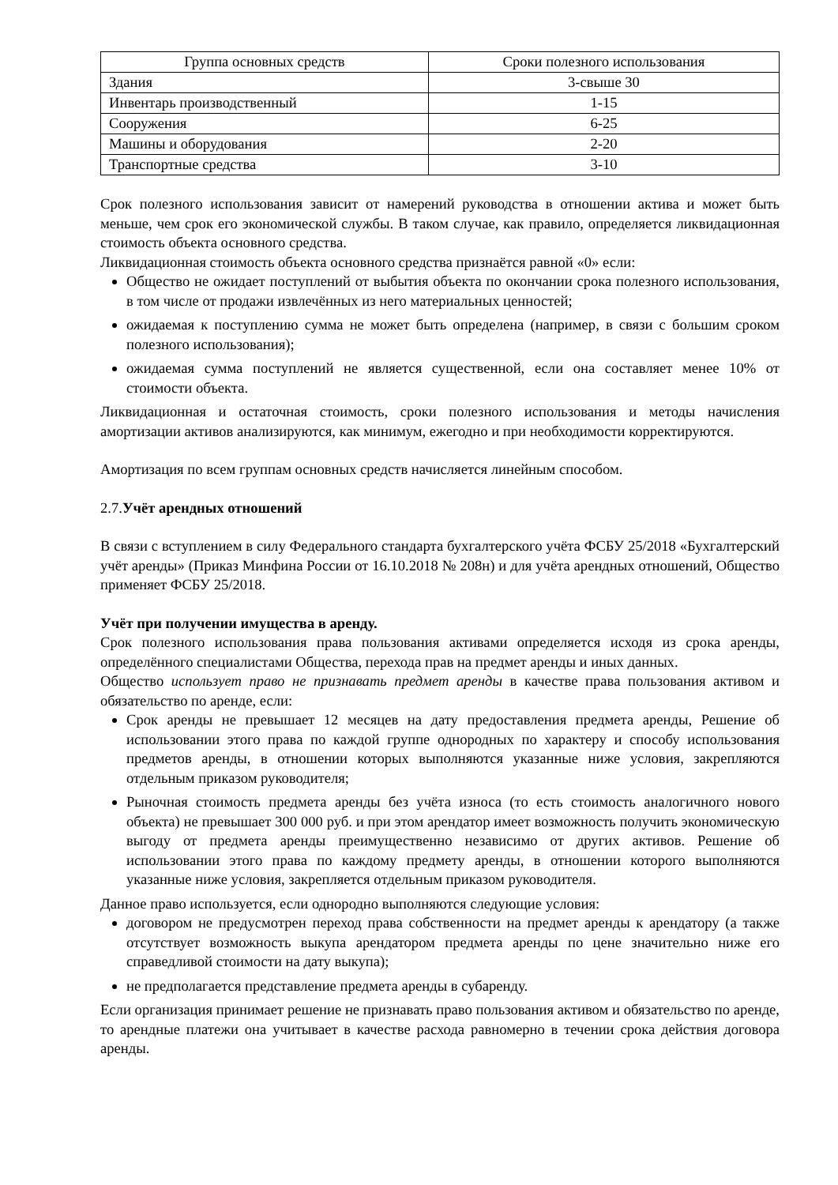| Группа основных средств | Сроки полезного использования |
| --- | --- |
| Здания | 3-свыше 30 |
| Инвентарь производственный | 1-15 |
| Сооружения | 6-25 |
| Машины и оборудования | 2-20 |
| Транспортные средства | 3-10 |
Срок полезного использования зависит от намерений руководства в отношении актива и может быть меньше, чем срок его экономической службы. В таком случае, как правило, определяется ликвидационная стоимость объекта основного средства.
Ликвидационная стоимость объекта основного средства признаётся равной «0» если:
Общество не ожидает поступлений от выбытия объекта по окончании срока полезного использования, в том числе от продажи извлечённых из него материальных ценностей;
ожидаемая к поступлению сумма не может быть определена (например, в связи с большим сроком полезного использования);
ожидаемая сумма поступлений не является существенной, если она составляет менее 10% от стоимости объекта.
Ликвидационная и остаточная стоимость, сроки полезного использования и методы начисления амортизации активов анализируются, как минимум, ежегодно и при необходимости корректируются.
Амортизация по всем группам основных средств начисляется линейным способом.
2.7.Учёт арендных отношений
В связи с вступлением в силу Федерального стандарта бухгалтерского учёта ФСБУ 25/2018 «Бухгалтерский учёт аренды» (Приказ Минфина России от 16.10.2018 № 208н) и для учёта арендных отношений, Общество применяет ФСБУ 25/2018.
Учёт при получении имущества в аренду.
Срок полезного использования права пользования активами определяется исходя из срока аренды, определённого специалистами Общества, перехода прав на предмет аренды и иных данных.
Общество использует право не признавать предмет аренды в качестве права пользования активом и обязательство по аренде, если:
Срок аренды не превышает 12 месяцев на дату предоставления предмета аренды, Решение об использовании этого права по каждой группе однородных по характеру и способу использования предметов аренды, в отношении которых выполняются указанные ниже условия, закрепляются отдельным приказом руководителя;
Рыночная стоимость предмета аренды без учёта износа (то есть стоимость аналогичного нового объекта) не превышает 300 000 руб. и при этом арендатор имеет возможность получить экономическую выгоду от предмета аренды преимущественно независимо от других активов. Решение об использовании этого права по каждому предмету аренды, в отношении которого выполняются указанные ниже условия, закрепляется отдельным приказом руководителя.
Данное право используется, если однородно выполняются следующие условия:
договором не предусмотрен переход права собственности на предмет аренды к арендатору (а также отсутствует возможность выкупа арендатором предмета аренды по цене значительно ниже его справедливой стоимости на дату выкупа);
не предполагается представление предмета аренды в субаренду.
Если организация принимает решение не признавать право пользования активом и обязательство по аренде, то арендные платежи она учитывает в качестве расхода равномерно в течении срока действия договора аренды.